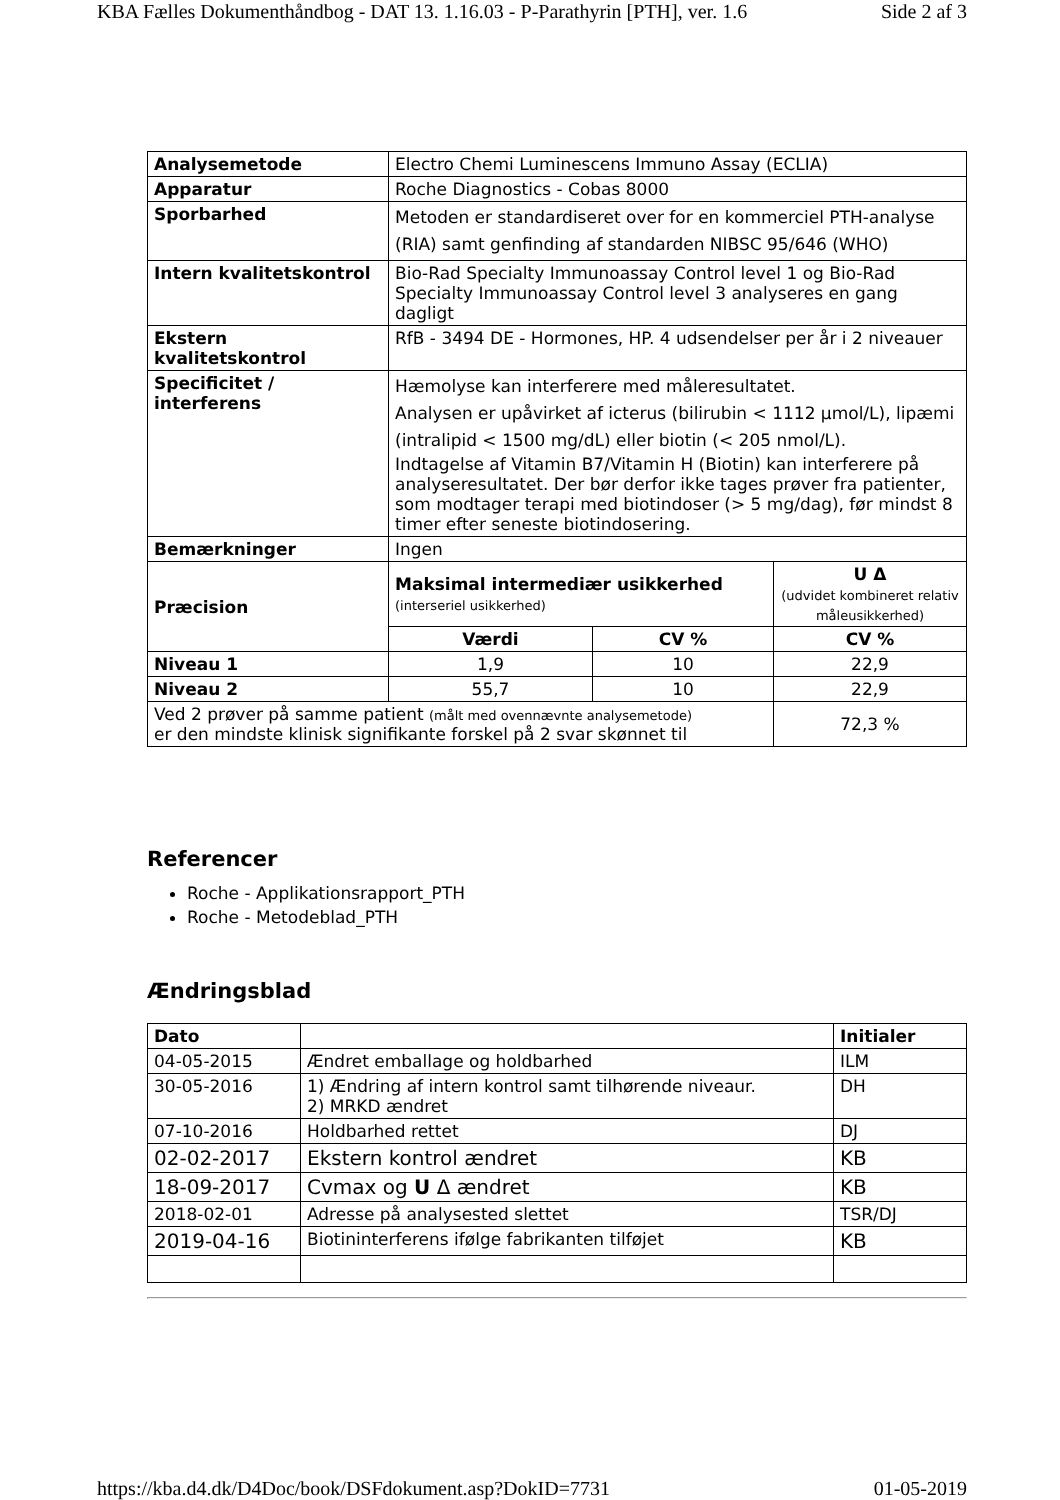KBA Fælles Dokumenthåndbog - DAT 13. 1.16.03 - P-Parathyrin [PTH], ver. 1.6 Side 2 af 3
| Analysemetode | Electro Chemi Luminescens Immuno Assay (ECLIA) | | |
| Apparatur | Roche Diagnostics - Cobas 8000 | | |
| Sporbarhed | Metoden er standardiseret over for en kommerciel PTH-analyse (RIA) samt genfinding af standarden NIBSC 95/646 (WHO) | | |
| Intern kvalitetskontrol | Bio-Rad Specialty Immunoassay Control level 1 og Bio-Rad Specialty Immunoassay Control level 3 analyseres en gang dagligt | | |
| Ekstern kvalitetskontrol | RfB - 3494 DE - Hormones, HP. 4 udsendelser per år i 2 niveauer | | |
| Specificitet / interferens | Hæmolyse kan interferere med måleresultatet. Analysen er upåvirket af icterus (bilirubin < 1112 µmol/L), lipæmi (intralipid < 1500 mg/dL) eller biotin (< 205 nmol/L). Indtagelse af Vitamin B7/Vitamin H (Biotin) kan interferere på analyseresultatet. Der bør derfor ikke tages prøver fra patienter, som modtager terapi med biotindoser (> 5 mg/dag), før mindst 8 timer efter seneste biotindosering. | | |
| Bemærkninger | Ingen | | |
| Præcision | Maksimal intermediær usikkerhed (interseriel usikkerhed) | | U Δ (udvidet kombineret relativ måleusikkerhed) |
| | Værdi | CV % | CV % |
| Niveau 1 | 1,9 | 10 | 22,9 |
| Niveau 2 | 55,7 | 10 | 22,9 |
| Ved 2 prøver på samme patient (målt med ovennævnte analysemetode) er den mindste klinisk signifikante forskel på 2 svar skønnet til | | | 72,3 % |
Referencer
Roche - Applikationsrapport_PTH
Roche - Metodeblad_PTH
Ændringsblad
| Dato | | Initialer |
| --- | --- | --- |
| 04-05-2015 | Ændret emballage og holdbarhed | ILM |
| 30-05-2016 | 1) Ændring af intern kontrol samt tilhørende niveaur. 2) MRKD ændret | DH |
| 07-10-2016 | Holdbarhed rettet | DJ |
| 02-02-2017 | Ekstern kontrol ændret | KB |
| 18-09-2017 | Cvmax og U Δ ændret | KB |
| 2018-02-01 | Adresse på analysested slettet | TSR/DJ |
| 2019-04-16 | Biotininterferens ifølge fabrikanten tilføjet | KB |
https://kba.d4.dk/D4Doc/book/DSFdokument.asp?DokID=7731 01-05-2019